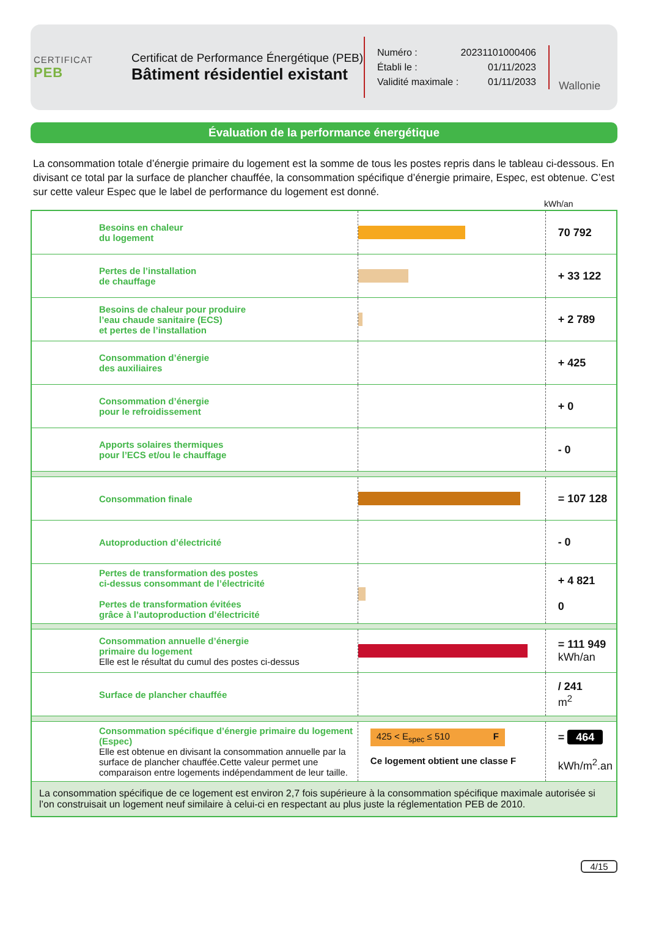CERTIFICAT
PEB
Certificat de Performance Énergétique (PEB)
Bâtiment résidentiel existant
Numéro : 20231101000406
Établi le : 01/11/2023
Validité maximale : 01/11/2033
Wallonie
Évaluation de la performance énergétique
La consommation totale d’énergie primaire du logement est la somme de tous les postes repris dans le tableau ci-dessous. En divisant ce total par la surface de plancher chauffée, la consommation spécifique d’énergie primaire, Espec, est obtenue. C’est sur cette valeur Espec que le label de performance du logement est donné.
kWh/an
| Besoins en chaleur du logement | | 70 792 |
| Pertes de l’installation de chauffage | | + 33 122 |
| Besoins de chaleur pour produire l’eau chaude sanitaire (ECS) et pertes de l’installation | | + 2 789 |
| Consommation d’énergie des auxiliaires | | + 425 |
| Consommation d’énergie pour le refroidissement | | + 0 |
| Apports solaires thermiques pour l’ECS et/ou le chauffage | | - 0 |
| Consommation finale | | = 107 128 |
| Autoproduction d’électricité | | - 0 |
| Pertes de transformation des postes ci-dessus consommant de l’électricité Pertes de transformation évitées grâce à l’autoproduction d’électricité | | + 4 821 0 |
| Consommation annuelle d’énergie primaire du logement Elle est le résultat du cumul des postes ci-dessus | | = 111 949 kWh/an |
| Surface de plancher chauffée | | / 241 m<sup>2</sup> |
| Consommation spécifique d’énergie primaire du logement (Espec) Elle est obtenue en divisant la consommation annuelle par la surface de plancher chauffée.Cette valeur permet une comparaison entre logements indépendamment de leur taille. | 425 < E<sub>spec</sub> ≤ 510 F Ce logement obtient une classe F | = 464 kWh/m<sup>2</sup>.an |
| La consommation spécifique de ce logement est environ 2,7 fois supérieure à la consommation spécifique maximale autorisée si l’on construisait un logement neuf similaire à celui-ci en respectant au plus juste la réglementation PEB de 2010. | | |
4/15